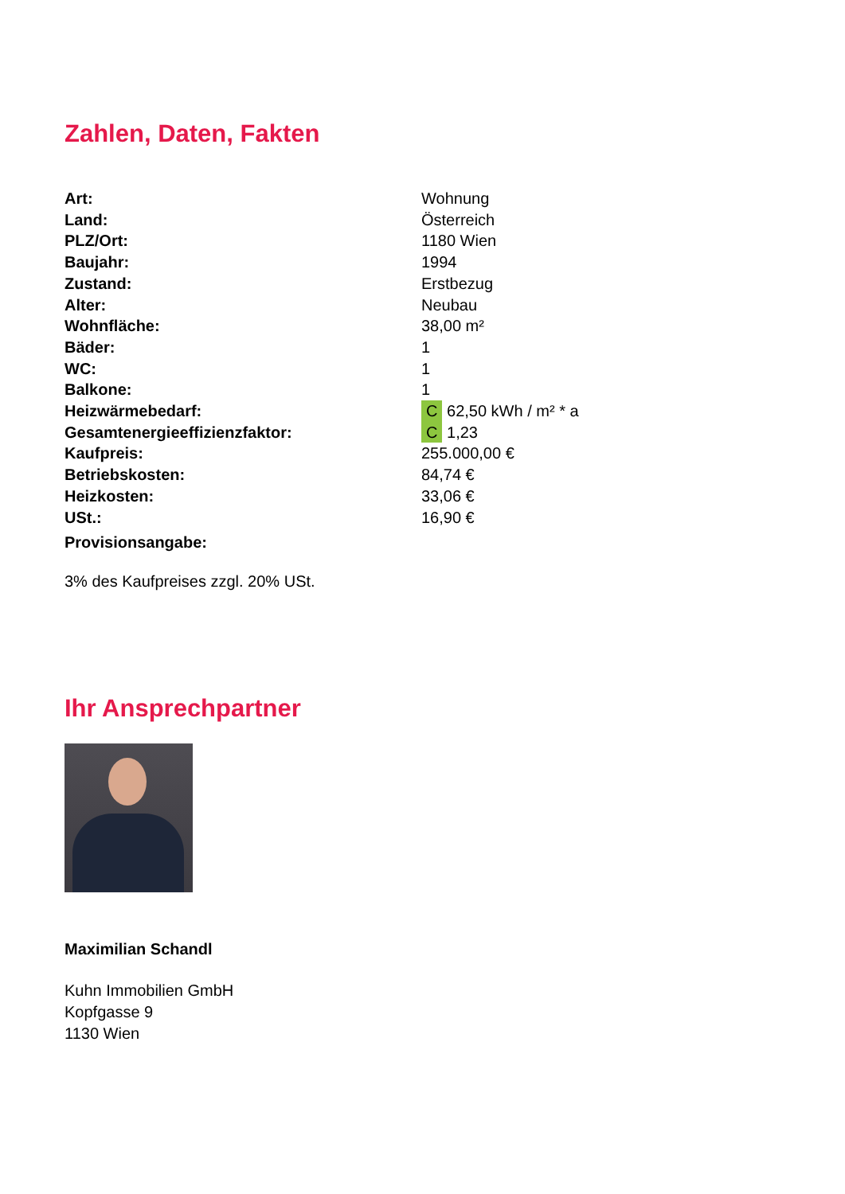Zahlen, Daten, Fakten
| Art: | Wohnung |
| Land: | Österreich |
| PLZ/Ort: | 1180 Wien |
| Baujahr: | 1994 |
| Zustand: | Erstbezug |
| Alter: | Neubau |
| Wohnfläche: | 38,00 m² |
| Bäder: | 1 |
| WC: | 1 |
| Balkone: | 1 |
| Heizwärmebedarf: | C 62,50 kWh / m² * a |
| Gesamtenergieeffizienzfaktor: | C 1,23 |
| Kaufpreis: | 255.000,00 € |
| Betriebskosten: | 84,74 € |
| Heizkosten: | 33,06 € |
| USt.: | 16,90 € |
| Provisionsangabe: | |
3% des Kaufpreises zzgl. 20% USt.
Ihr Ansprechpartner
Maximilian Schandl
Kuhn Immobilien GmbH
Kopfgasse 9
1130 Wien